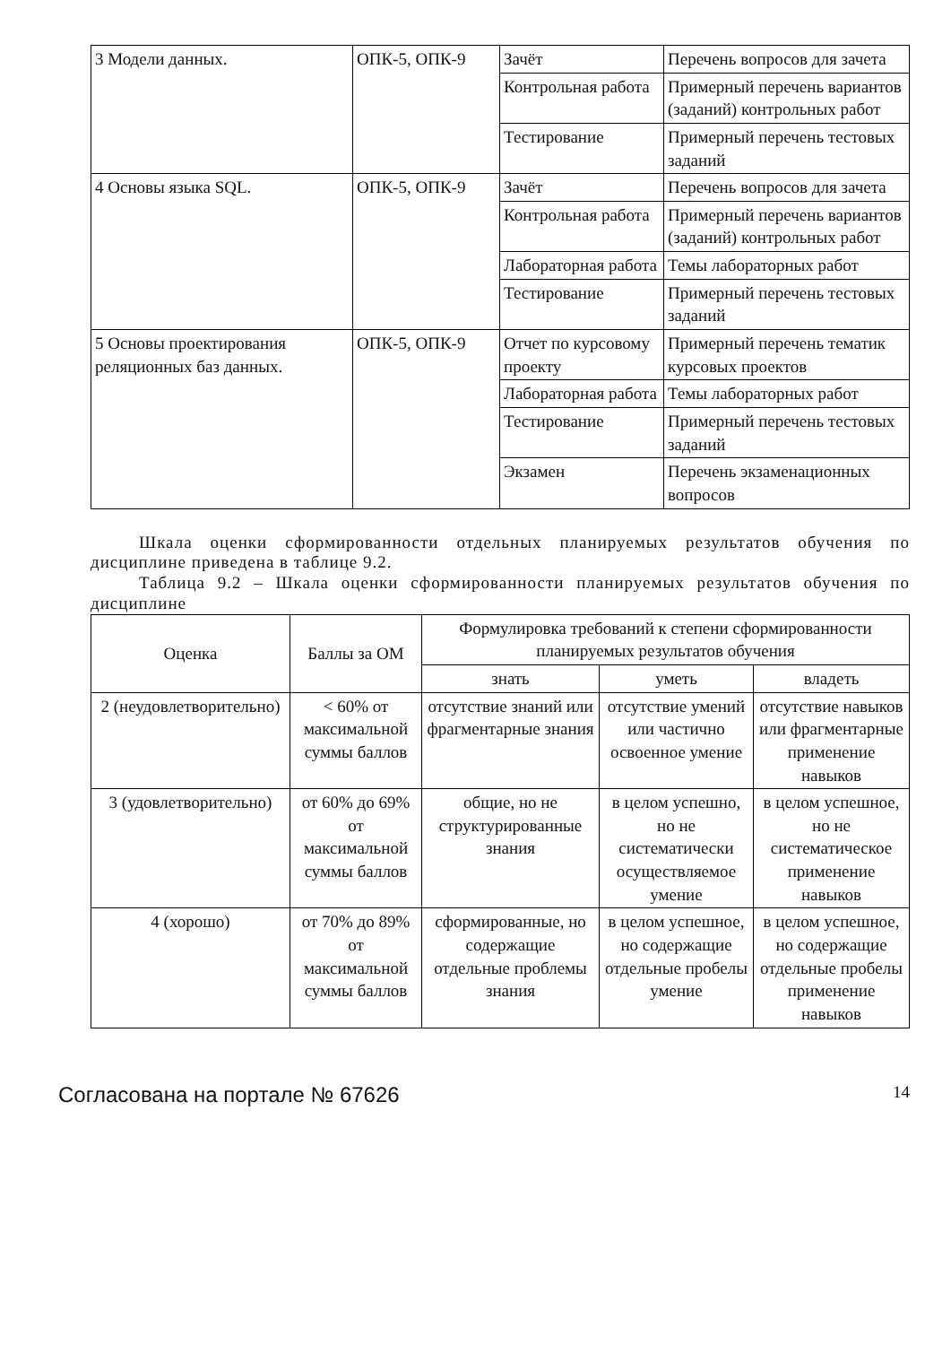| 3 Модели данных. | ОПК-5, ОПК-9 | Зачёт | Перечень вопросов для зачета |
| | | Контрольная работа | Примерный перечень вариантов (заданий) контрольных работ |
| | | Тестирование | Примерный перечень тестовых заданий |
| 4 Основы языка SQL. | ОПК-5, ОПК-9 | Зачёт | Перечень вопросов для зачета |
| | | Контрольная работа | Примерный перечень вариантов (заданий) контрольных работ |
| | | Лабораторная работа | Темы лабораторных работ |
| | | Тестирование | Примерный перечень тестовых заданий |
| 5 Основы проектирования реляционных баз данных. | ОПК-5, ОПК-9 | Отчет по курсовому проекту | Примерный перечень тематик курсовых проектов |
| | | Лабораторная работа | Темы лабораторных работ |
| | | Тестирование | Примерный перечень тестовых заданий |
| | | Экзамен | Перечень экзаменационных вопросов |
Шкала оценки сформированности отдельных планируемых результатов обучения по дисциплине приведена в таблице 9.2.
Таблица 9.2 – Шкала оценки сформированности планируемых результатов обучения по дисциплине
| Оценка | Баллы за ОМ | Формулировка требований к степени сформированности планируемых результатов обучения | | |
| --- | --- | --- | --- | --- |
| | | знать | уметь | владеть |
| 2 (неудовлетворительно) | < 60% от максимальной суммы баллов | отсутствие знаний или фрагментарные знания | отсутствие умений или частично освоенное умение | отсутствие навыков или фрагментарные применение навыков |
| 3 (удовлетворительно) | от 60% до 69% от максимальной суммы баллов | общие, но не структурированные знания | в целом успешно, но не систематически осуществляемое умение | в целом успешное, но не систематическое применение навыков |
| 4 (хорошо) | от 70% до 89% от максимальной суммы баллов | сформированные, но содержащие отдельные проблемы знания | в целом успешное, но содержащие отдельные пробелы умение | в целом успешное, но содержащие отдельные пробелы применение навыков |
Согласована на портале № 67626 14